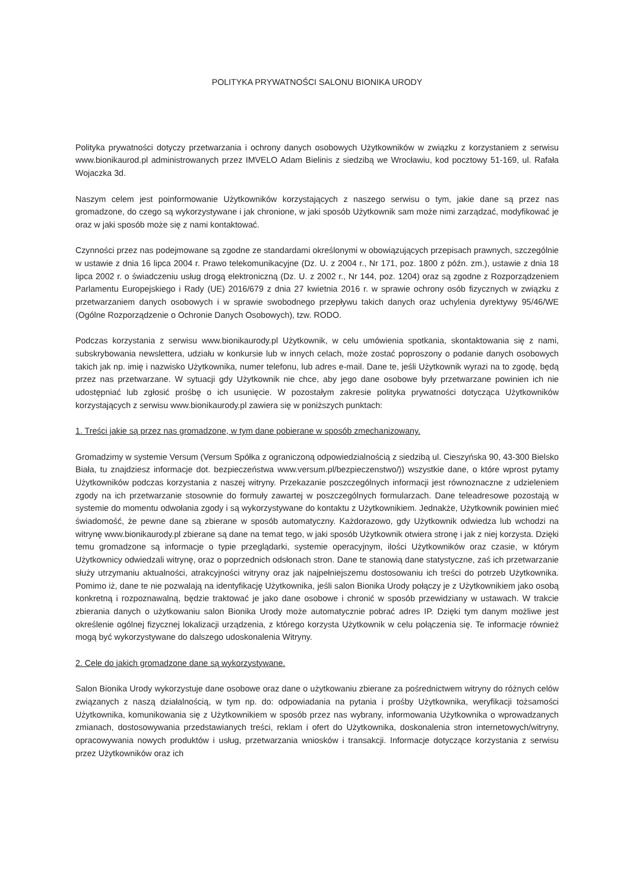POLITYKA PRYWATNOŚCI SALONU BIONIKA URODY
Polityka prywatności dotyczy przetwarzania i ochrony danych osobowych Użytkowników w związku z korzystaniem z serwisu www.bionikaurod.pl administrowanych przez IMVELO Adam Bielinis z siedzibą we Wrocławiu, kod pocztowy 51-169, ul. Rafała Wojaczka 3d.
Naszym celem jest poinformowanie Użytkowników korzystających z naszego serwisu o tym, jakie dane są przez nas gromadzone, do czego są wykorzystywane i jak chronione, w jaki sposób Użytkownik sam może nimi zarządzać, modyfikować je oraz w jaki sposób może się z nami kontaktować.
Czynności przez nas podejmowane są zgodne ze standardami określonymi w obowiązujących przepisach prawnych, szczególnie w ustawie z dnia 16 lipca 2004 r. Prawo telekomunikacyjne (Dz. U. z 2004 r., Nr 171, poz. 1800 z późn. zm.), ustawie z dnia 18 lipca 2002 r. o świadczeniu usług drogą elektroniczną (Dz. U. z 2002 r., Nr 144, poz. 1204) oraz są zgodne z Rozporządzeniem Parlamentu Europejskiego i Rady (UE) 2016/679 z dnia 27 kwietnia 2016 r. w sprawie ochrony osób fizycznych w związku z przetwarzaniem danych osobowych i w sprawie swobodnego przepływu takich danych oraz uchylenia dyrektywy 95/46/WE (Ogólne Rozporządzenie o Ochronie Danych Osobowych), tzw. RODO.
Podczas korzystania z serwisu www.bionikaurody.pl Użytkownik, w celu umówienia spotkania, skontaktowania się z nami, subskrybowania newslettera, udziału w konkursie lub w innych celach, może zostać poproszony o podanie danych osobowych takich jak np. imię i nazwisko Użytkownika, numer telefonu, lub adres e-mail. Dane te, jeśli Użytkownik wyrazi na to zgodę, będą przez nas przetwarzane. W sytuacji gdy Użytkownik nie chce, aby jego dane osobowe były przetwarzane powinien ich nie udostępniać lub zgłosić prośbę o ich usunięcie. W pozostałym zakresie polityka prywatności dotycząca Użytkowników korzystających z serwisu www.bionikaurody.pl zawiera się w poniższych punktach:
1. Treści jakie są przez nas gromadzone, w tym dane pobierane w sposób zmechanizowany.
Gromadzimy w systemie Versum (Versum Spółka z ograniczoną odpowiedzialnością z siedzibą ul. Cieszyńska 90, 43-300 Bielsko Biała, tu znajdziesz informacje dot. bezpieczeństwa www.versum.pl/bezpieczenstwo/)) wszystkie dane, o które wprost pytamy Użytkowników podczas korzystania z naszej witryny. Przekazanie poszczególnych informacji jest równoznaczne z udzieleniem zgody na ich przetwarzanie stosownie do formuły zawartej w poszczególnych formularzach. Dane teleadresowe pozostają w systemie do momentu odwołania zgody i są wykorzystywane do kontaktu z Użytkownikiem. Jednakże, Użytkownik powinien mieć świadomość, że pewne dane są zbierane w sposób automatyczny. Każdorazowo, gdy Użytkownik odwiedza lub wchodzi na witrynę www.bionikaurody.pl zbierane są dane na temat tego, w jaki sposób Użytkownik otwiera stronę i jak z niej korzysta. Dzięki temu gromadzone są informacje o typie przeglądarki, systemie operacyjnym, ilości Użytkowników oraz czasie, w którym Użytkownicy odwiedzali witrynę, oraz o poprzednich odsłonach stron. Dane te stanowią dane statystyczne, zaś ich przetwarzanie służy utrzymaniu aktualności, atrakcyjności witryny oraz jak najpełniejszemu dostosowaniu ich treści do potrzeb Użytkownika. Pomimo iż, dane te nie pozwalają na identyfikację Użytkownika, jeśli salon Bionika Urody połączy je z Użytkownikiem jako osobą konkretną i rozpoznawalną, będzie traktować je jako dane osobowe i chronić w sposób przewidziany w ustawach. W trakcie zbierania danych o użytkowaniu salon Bionika Urody może automatycznie pobrać adres IP. Dzięki tym danym możliwe jest określenie ogólnej fizycznej lokalizacji urządzenia, z którego korzysta Użytkownik w celu połączenia się. Te informacje również mogą być wykorzystywane do dalszego udoskonalenia Witryny.
2. Cele do jakich gromadzone dane są wykorzystywane.
Salon Bionika Urody wykorzystuje dane osobowe oraz dane o użytkowaniu zbierane za pośrednictwem witryny do różnych celów związanych z naszą działalnością, w tym np. do: odpowiadania na pytania i prośby Użytkownika, weryfikacji tożsamości Użytkownika, komunikowania się z Użytkownikiem w sposób przez nas wybrany, informowania Użytkownika o wprowadzanych zmianach, dostosowywania przedstawianych treści, reklam i ofert do Użytkownika, doskonalenia stron internetowych/witryny, opracowywania nowych produktów i usług, przetwarzania wniosków i transakcji. Informacje dotyczące korzystania z serwisu przez Użytkowników oraz ich